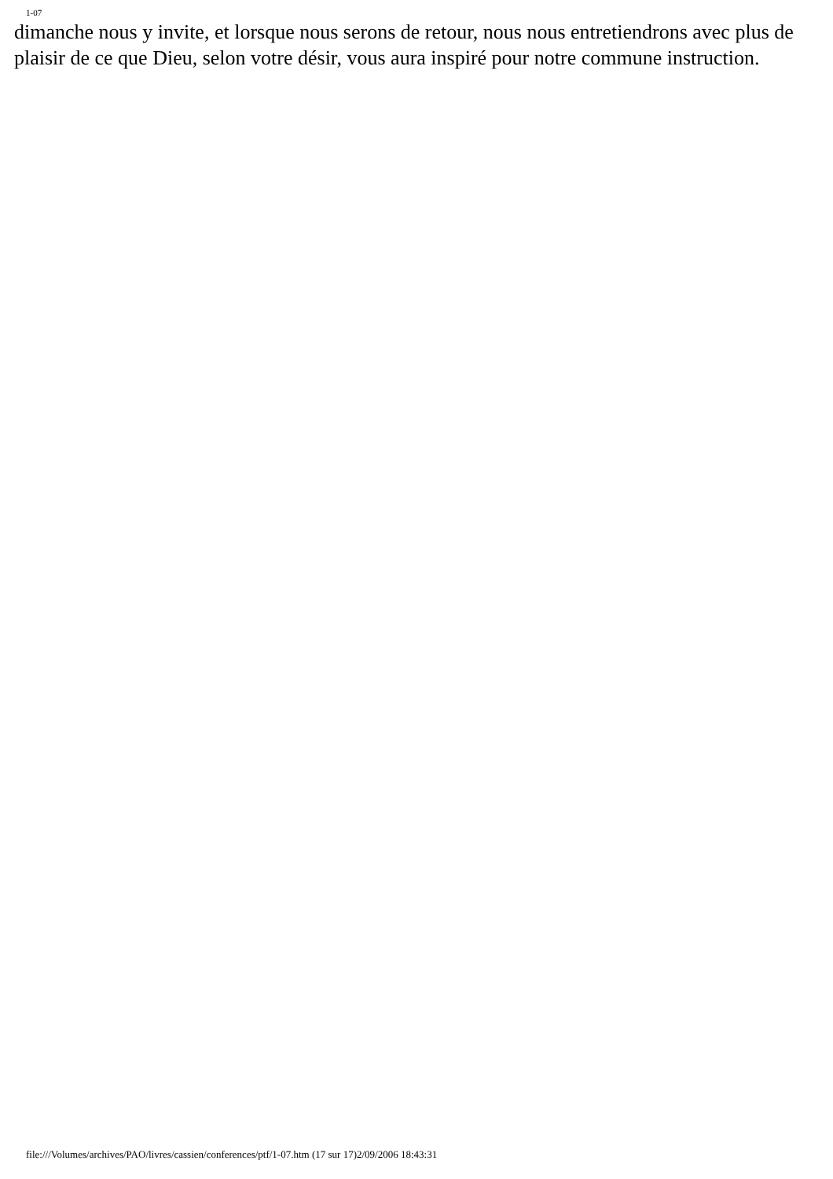1-07
dimanche nous y invite, et lorsque nous serons de retour, nous nous entretiendrons avec plus de plaisir de ce que Dieu, selon votre désir, vous aura inspiré pour notre commune instruction.
file:///Volumes/archives/PAO/livres/cassien/conferences/ptf/1-07.htm (17 sur 17)2/09/2006 18:43:31